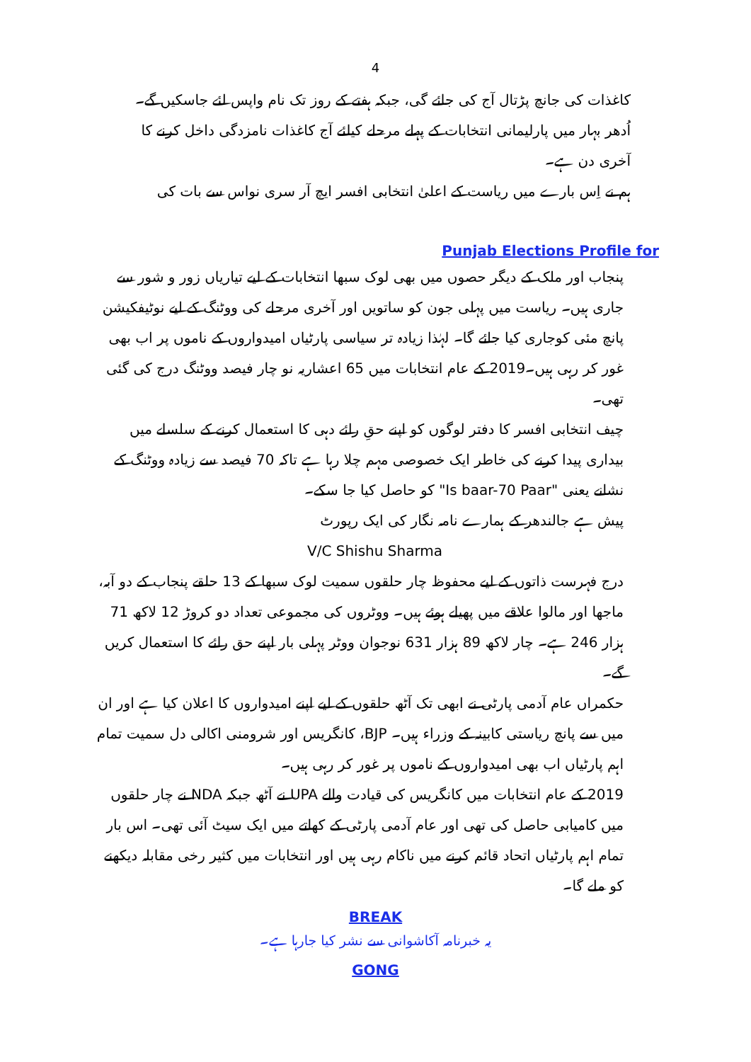4
کاغذات کی جانچ پڑتال آج کی جائے گی، جبکہ ہفتے کے روز تک نام واپس لئے جاسکیں گے۔
اُدھر بہار میں پارلیمانی انتخابات کے پہلے مرحلے کیلئے آج کاغذات نامزدگی داخل کرنے کا آخری دن ہے۔
ہم نے اِس بارے میں ریاست کے اعلیٰ انتخابی افسر ایچ آر سری نواس سے بات کی
Punjab Elections Profile for
پنجاب اور ملک کے دیگر حصوں میں بھی لوک سبھا انتخابات کے لیے تیاریاں زور و شور سے جاری ہیں۔ ریاست میں پہلی جون کو ساتویں اور آخری مرحلے کی ووٹنگ کے لیے نوٹیفکیشن پانچ مئی کوجاری کیا جائے گا۔ لہٰذا زیادہ تر سیاسی پارٹیاں امیدواروں کے ناموں پر اب بھی غور کر رہی ہیں۔2019 کے عام انتخابات میں 65 اعشاریہ نو چار فیصد ووٹنگ درج کی گئی تھی۔
چیف انتخابی افسر کا دفتر لوگوں کو اپنے حقِ رائے دہی کا استعمال کرنے کے سلسلے میں بیداری پیدا کرنے کی خاطر ایک خصوصی مہم چلا رہا ہے تاکہ 70 فیصد سے زیادہ ووٹنگ کے نشانے یعنی "Is baar-70 Paar" کو حاصل کیا جا سکے۔
پیش ہے جالندھر کے ہمارے نامہ نگار کی ایک رپورٹ
V/C Shishu Sharma
درج فہرست ذاتوں کے لیے محفوظ چار حلقوں سمیت لوک سبھا کے 13 حلقے پنجاب کے دو آبہ، ماجھا اور مالوا علاقے میں پھیلے ہوئے ہیں۔ ووٹروں کی مجموعی تعداد دو کروڑ 12 لاکھ 71 ہزار 246 ہے۔ چار لاکھ 89 ہزار 631 نوجوان ووٹر پہلی بار اپنے حق رائے کا استعمال کریں گے۔
حکمراں عام آدمی پارٹی نے ابھی تک آٹھ حلقوں کے لیے اپنے امیدواروں کا اعلان کیا ہے اور ان میں سے پانچ ریاستی کابینہ کے وزراء ہیں۔ BJP، کانگریس اور شرومنی اکالی دل سمیت تمام اہم پارٹیاں اب بھی امیدواروں کے ناموں پر غور کر رہی ہیں۔
2019 کے عام انتخابات میں کانگریس کی قیادت والے UPA نے آٹھ جبکہ NDA نے چار حلقوں میں کامیابی حاصل کی تھی اور عام آدمی پارٹی کے کھاتے میں ایک سیٹ آئی تھی۔ اس بار تمام اہم پارٹیاں اتحاد قائم کرنے میں ناکام رہی ہیں اور انتخابات میں کثیر رخی مقابلہ دیکھنے کو ملے گا۔
BREAK
یہ خبرنامہ آکاشوانی سے نشر کیا جارہا ہے۔
GONG